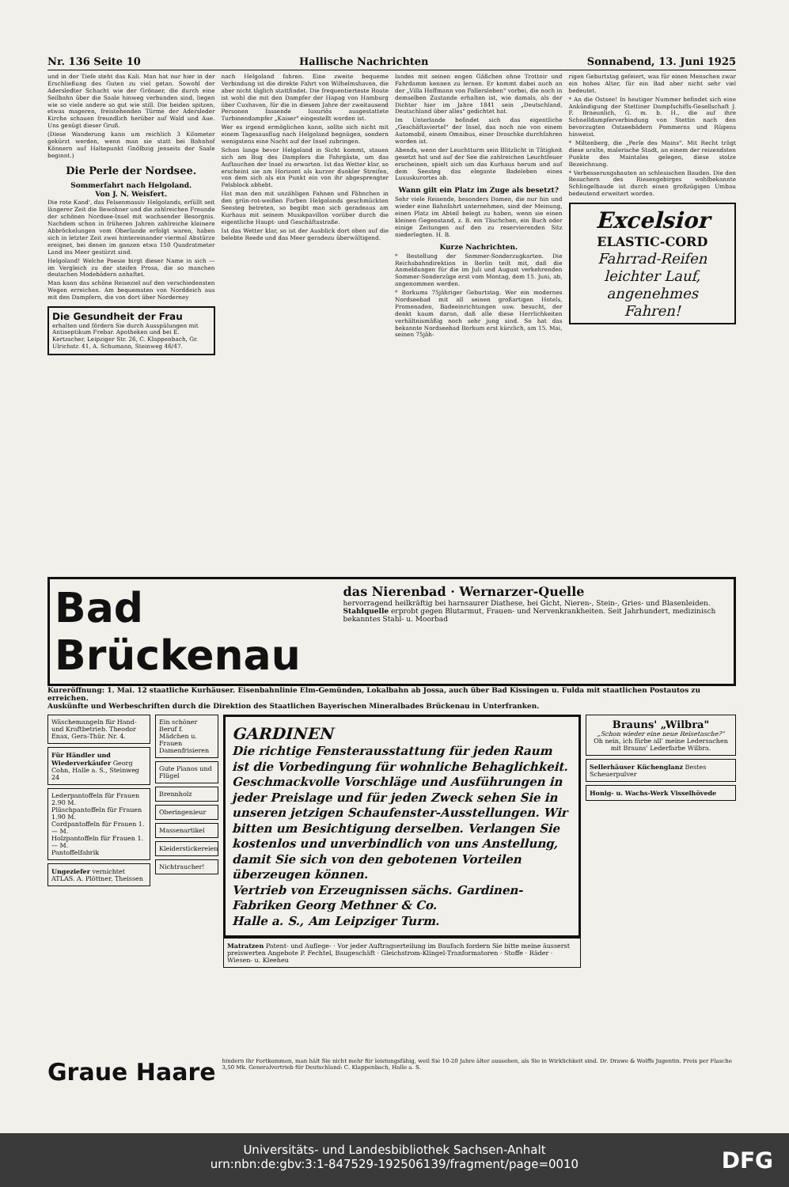Nr. 136 Seite 10 Hallische Nachrichten Sonnabend, 13. Juni 1925
und in der Tiefe steht das Kali. Man hat nur hier in der Erschließung des Guten zu viel getan. Sowohl der Adersledter Schacht wie der Grönaer, die durch eine Seilbahn über die Saale hinweg verbunden sind, liegen wie so viele andere so gut wie still. Die beiden spitzen, etwas mageren, freistehenden Türme der Adersleder Kirche schauen freundlich herüber auf Wald und Aue. Uns genügt dieser Gruß.
(Diese Wanderung kann um reichlich 3 Kilometer gekürzt werden, wenn man sie statt bei Bahnhof Könnern auf Haltepunkt Gnölbzig jenseits der Saale beginnt.)
Die Perle der Nordsee.
Sommerfahrt nach Helgoland.
Von J. N. Weisfert.
Die rote Kand', das Felsenmassiv Helgolands, erfüllt seit längerer Zeit die Bewohner und die zahlreichen Freunde der schönen Nordsee-Insel mit wachsender Besorgnis. Nachdem schon in früheren Jahren zahlreiche kleinere Abbröckelungen vom Oberlande erfolgt waren, haben sich in letzter Zeit zwei hintereinander viermal Abstürze ereignet, bei denen im ganzen etwa 150 Quadratmeter Land ins Meer gestürzt sind.
Helgoland! Welche Poesie birgt dieser Name in sich — im Vergleich zu der steifen Prosa, die so manchen deutschen Modebädern anhaftet.
Man kann das schöne Reiseziel auf den verschiedensten Wegen erreichen. Am bequemsten von Norddeich aus mit den Dampfern, die von dort über Norderney
Die Gesundheit der Frau
erhalten und fördern Sie durch Ausspülungen mit Antiseptikum Frebar. Apotheken und bei E. Kertzscher, Leipziger Str. 26, C. Klappenbach, Gr. Ulrichstr. 41, A. Schumann, Steinweg 46/47.
nach Helgoland fahren. Eine zweite bequeme Verbindung ist die direkte Fahrt von Wilhelmshaven, die aber nicht täglich stattfindet. Die frequentierteste Route ist wohl die mit den Dampfer der Hapag von Hamburg über Cuxhaven, für die in diesem Jahre der zweitausend Personen fassende luxuriös ausgestattete Turbinendampfer „Kaiser" eingestellt worden ist.
Wer es irgend ermöglichen kann, sollte sich nicht mit einem Tagesausflug nach Helgoland begnügen, sondern wenigstens eine Nacht auf der Insel zubringen.
Schon lange bevor Helgoland in Sicht kommt, stauen sich am Bug des Dampfers die Fahrgäste, um das Auftauchen der Insel zu erwarten. Ist das Wetter klar, so erscheint sie am Horizont als kurzer dunkler Streifen, von dem sich als ein Punkt ein von ihr abgesprengter Felsblock abhebt.
Hat man den mit unzähligen Fahnen und Fähnchen in den grün-rot-weißen Farben Helgolands geschmückten Seesteg betreten, so begibt man sich geradeaus am Kurhaus mit seinem Musikpavillon vorüber durch die eigentliche Haupt- und Geschäftsstraße.
Ist das Wetter klar, so ist der Ausblick dort oben auf die belebte Reede und das Meer geradezu überwältigend.
landes mit seinen engen Gäßchen ohne Trottoir und Fahrdamm kennen zu lernen. Er kommt dabei auch an der „Villa Hoffmann von Fallersleben" vorbei, die noch in demselben Zustande erhalten ist, wie damals, als der Dichter hier im Jahre 1841 sein „Deutschland, Deutschland über alles" gedichtet hat.
Im Unterlande befindet sich das eigentliche „Geschäftsviertel" der Insel, das noch nie von einem Automobil, einem Omnibus, einer Droschke durchfahren worden ist.
Abends, wenn der Leuchtturm sein Blitzlicht in Tätigkeit gesetzt hat und auf der See die zahlreichen Leuchtfeuer erscheinen, spielt sich um das Kurhaus herum und auf dem Seesteg das elegante Badeleben eines Luxuskurortes ab.
Wann gilt ein Platz im Zuge als besetzt?
Sehr viele Reisende, besonders Damen, die nur hin und wieder eine Bahnfahrt unternehmen, sind der Meinung, einen Platz im Abteil belegt zu haben, wenn sie einen kleinen Gegenstand, z. B. ein Täschchen, ein Buch oder einige Zeitungen auf den zu reservierenden Sitz niederlegten. H. B.
Kurze Nachrichten.
* Bestellung der Sommer-Sonderzugkarten. Die Reichsbahndirektion in Berlin teilt mit, daß die Anmeldungen für die im Juli und August verkehrenden Sommer-Sonderzüge erst vom Montag, dem 15. Juni, ab, angenommen werden.
* Borkums 75jähriger Geburtstag. Wer ein modernes Nordseebad mit all seinen großartigen Hotels, Promenaden, Badeeinrichtungen usw. besucht, der denkt kaum daran, daß alle diese Herrlichkeiten verhältnismäßig noch sehr jung sind. So hat das bekannte Nordseebad Borkum erst kürzlich, am 15. Mai, seinen 75jäh-
rigen Geburtstag gefeiert, was für einen Menschen zwar ein hohes Alter, für ein Bad aber nicht sehr viel bedeutet.
* An die Ostsee! In heutiger Nummer befindet sich eine Ankündigung der Stettiner Dampfschiffs-Gesellschaft J. F. Braeunlich, G. m. b. H., die auf ihre Schnelldampferverbindung von Stettin nach den bevorzugten Ostseebädern Pommerns und Rügens hinweist.
* Miltenberg, die „Perle des Mains". Mit Recht trägt diese uralte, malerische Stadt, an einem der reizendsten Punkte des Maintales gelegen, diese stolze Bezeichnung.
* Verbesserungsbauten an schlesischen Bauden. Die den Besuchern des Riesengebirges wohlbekannte Schlingelbaude ist durch einen großzügigen Umbau bedeutend erweitert worden.
Excelsior
ELASTIC-CORD
Fahrrad-Reifen
leichter Lauf,
angenehmes
Fahren!
Bad Brückenau
das Nierenbad · Wernarzer-Quelle
hervorragend heilkräftig bei harnsaurer Diathese, bei Gicht, Nieren-, Stein-, Gries- und Blasenleiden.
Stahlquelle erprobt gegen Blutarmut, Frauen- und Nervenkrankheiten. Seit Jahrhundert, medizinisch bekanntes Stahl- u. Moorbad
Kureröffnung: 1. Mai. 12 staatliche Kurhäuser. Eisenbahnlinie Elm-Gemünden, Lokalbahn ab Jossa, auch über Bad Kissingen u. Fulda mit staatlichen Postautos zu erreichen.
Auskünfte und Werbeschriften durch die Direktion des Staatlichen Bayerischen Mineralbades Brückenau in Unterfranken.
Wäschemangeln für Hand- und Kraftbetrieb. Theodor Enax, Gera-Thür. Nr. 4.
Für Händler und Wiederverkäufer Georg Cohn, Halle a. S., Steinweg 24
Lederpantoffeln für Frauen 2.90 M.
Plüschpantoffeln für Frauen 1.90 M.
Cordpantoffeln für Frauen 1.— M.
Holzpantoffeln für Frauen 1.— M.
Pantoffelfabrik
Ungeziefer vernichtet ATLAS. A. Plöttner, Theissen
Ein schöner Beruf f. Mädchen u. Frauen Damenfrisieren
Gute Pianos und Flügel
Brennholz
Oberingenieur
Massenartikel
Kleiderstickereien
Nichtraucher!
GARDINEN
Die richtige Fensterausstattung für jeden Raum ist die Vorbedingung für wohnliche Behaglichkeit. Geschmackvolle Vorschläge und Ausführungen in jeder Preislage und für jeden Zweck sehen Sie in unseren jetzigen Schaufenster-Ausstellungen. Wir bitten um Besichtigung derselben. Verlangen Sie kostenlos und unverbindlich von uns Anstellung, damit Sie sich von den gebotenen Vorteilen überzeugen können.
Vertrieb von Erzeugnissen sächs. Gardinen-Fabriken Georg Methner & Co.
Halle a. S., Am Leipziger Turm.
Matratzen Patent- und Auflege- · Vor jeder Auftragserteilung im Baufach fordern Sie bitte meine äusserst preiswerten Angebote P. Fechtel, Baugeschäft · Gleichstrom-Klingel-Tranformatoren · Stoffe · Räder · Wiesen- u. Kleeheu
Brauns' „Wilbra"
„Schon wieder eine neue Reisetasche?"
Oh nein, ich färbe all' meine Ledersachen mit Brauns' Lederfarbe Wilbra.
Sellerhäuser Küchenglanz Bestes Scheuerpulver
Honig- u. Wachs-Werk Visselhövede
Graue Haare
hindern Ihr Fortkommen, man hält Sie nicht mehr für leistungsfähig, weil Sie 10-20 Jahre älter aussehen, als Sie in Wirklichkeit sind. Dr. Drawe & Wolffs Jugentin. Preis per Flasche 3,50 Mk. Generalvertrieb für Deutschland: C. Klappenbach, Halle a. S.
Universitäts- und Landesbibliothek Sachsen-Anhalt
urn:nbn:de:gbv:3:1-847529-192506139/fragment/page=0010
DFG